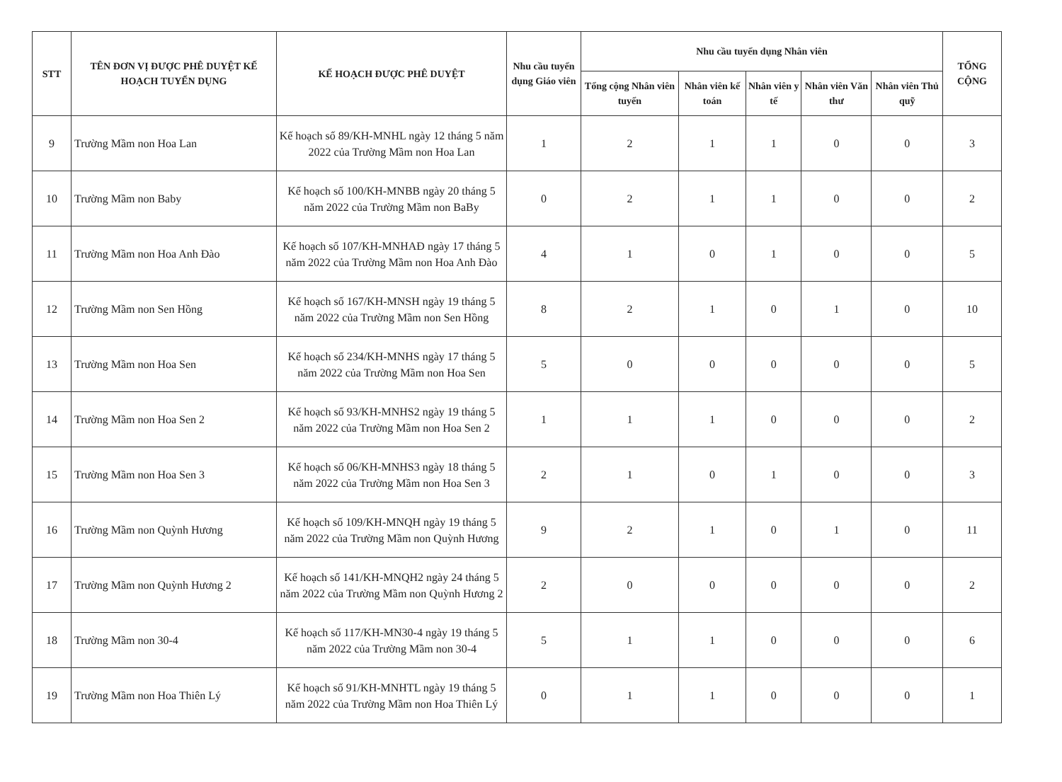| STT | TÊN ĐƠN VỊ ĐƯỢC PHÊ DUYỆT KẾ HOẠCH TUYỂN DỤNG | KẾ HOẠCH ĐƯỢC PHÊ DUYỆT | Nhu cầu tuyển dụng Giáo viên | Nhu cầu tuyển dụng Nhân viên | | | | | TỔNG CỘNG |
| --- | --- | --- | --- | --- | --- | --- | --- | --- | --- |
| | | | | Tổng cộng Nhân viên tuyển | Nhân viên kế toán | Nhân viên y tế | Nhân viên Văn thư | Nhân viên Thủ quỹ | |
| 9 | Trường Mầm non Hoa Lan | Kế hoạch số 89/KH-MNHL ngày 12 tháng 5 năm 2022 của Trường Mầm non Hoa Lan | 1 | 2 | 1 | 1 | 0 | 0 | 3 |
| 10 | Trường Mầm non Baby | Kế hoạch số 100/KH-MNBB ngày 20 tháng 5 năm 2022 của Trường Mầm non BaBy | 0 | 2 | 1 | 1 | 0 | 0 | 2 |
| 11 | Trường Mầm non Hoa Anh Đào | Kế hoạch số 107/KH-MNHAĐ ngày 17 tháng 5 năm 2022 của Trường Mầm non Hoa Anh Đào | 4 | 1 | 0 | 1 | 0 | 0 | 5 |
| 12 | Trường Mầm non Sen Hồng | Kế hoạch số 167/KH-MNSH ngày 19 tháng 5 năm 2022 của Trường Mầm non Sen Hồng | 8 | 2 | 1 | 0 | 1 | 0 | 10 |
| 13 | Trường Mầm non Hoa Sen | Kế hoạch số 234/KH-MNHS ngày 17 tháng 5 năm 2022 của Trường Mầm non Hoa Sen | 5 | 0 | 0 | 0 | 0 | 0 | 5 |
| 14 | Trường Mầm non Hoa Sen 2 | Kế hoạch số 93/KH-MNHS2 ngày 19 tháng 5 năm 2022 của Trường Mầm non Hoa Sen 2 | 1 | 1 | 1 | 0 | 0 | 0 | 2 |
| 15 | Trường Mầm non Hoa Sen 3 | Kế hoạch số 06/KH-MNHS3 ngày 18 tháng 5 năm 2022 của Trường Mầm non Hoa Sen 3 | 2 | 1 | 0 | 1 | 0 | 0 | 3 |
| 16 | Trường Mầm non Quỳnh Hương | Kế hoạch số 109/KH-MNQH ngày 19 tháng 5 năm 2022 của Trường Mầm non Quỳnh Hương | 9 | 2 | 1 | 0 | 1 | 0 | 11 |
| 17 | Trường Mầm non Quỳnh Hương 2 | Kế hoạch số 141/KH-MNQH2 ngày 24 tháng 5 năm 2022 của Trường Mầm non Quỳnh Hương 2 | 2 | 0 | 0 | 0 | 0 | 0 | 2 |
| 18 | Trường Mầm non 30-4 | Kế hoạch số 117/KH-MN30-4 ngày 19 tháng 5 năm 2022 của Trường Mầm non 30-4 | 5 | 1 | 1 | 0 | 0 | 0 | 6 |
| 19 | Trường Mầm non Hoa Thiên Lý | Kế hoạch số 91/KH-MNHTL ngày 19 tháng 5 năm 2022 của Trường Mầm non Hoa Thiên Lý | 0 | 1 | 1 | 0 | 0 | 0 | 1 |